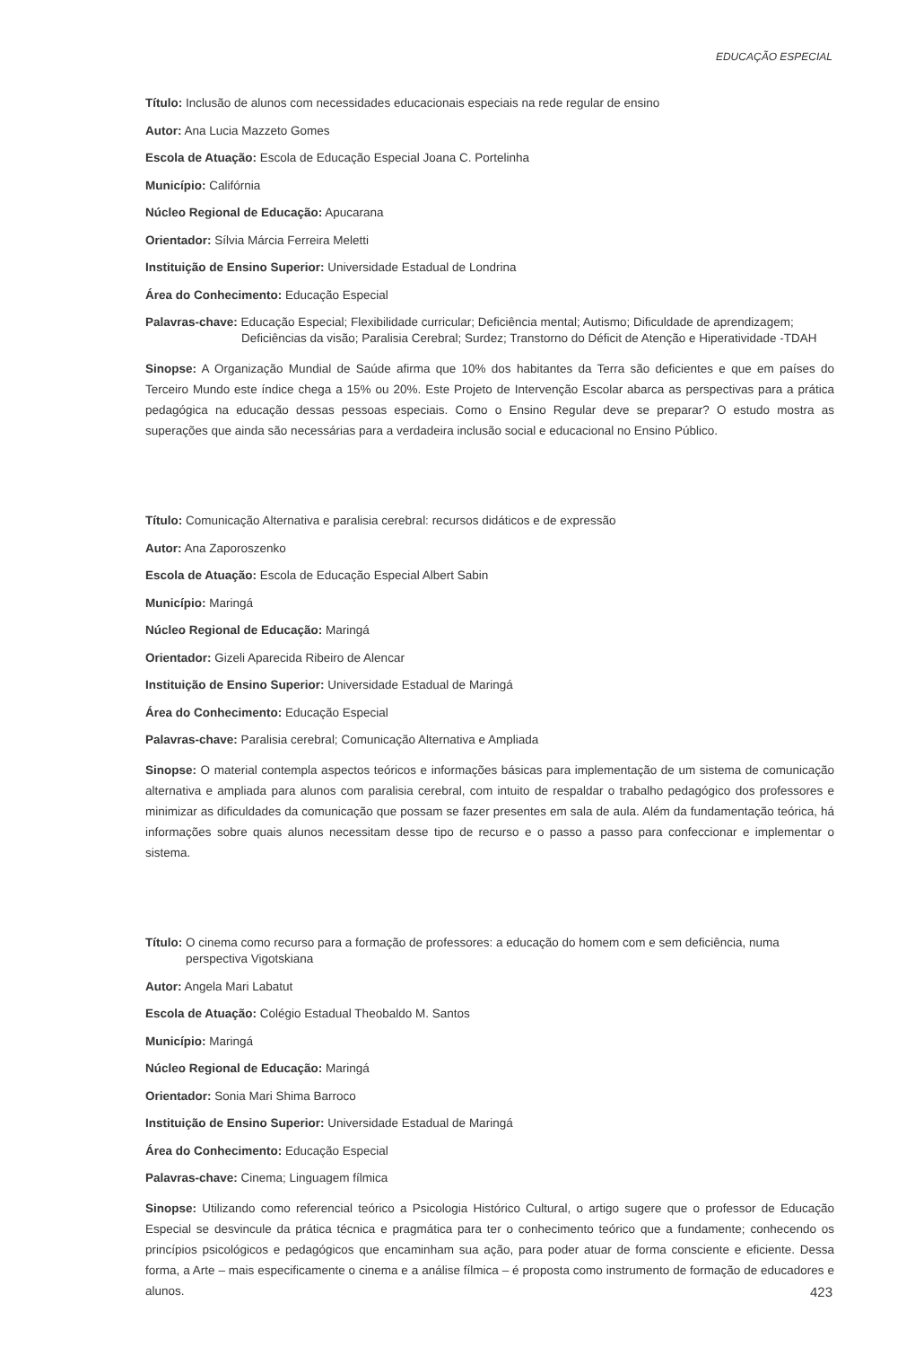EDUCAÇÃO ESPECIAL
Título: Inclusão de alunos com necessidades educacionais especiais na rede regular de ensino
Autor: Ana Lucia Mazzeto Gomes
Escola de Atuação: Escola de Educação Especial Joana C. Portelinha
Município: Califórnia
Núcleo Regional de Educação: Apucarana
Orientador: Sílvia Márcia Ferreira Meletti
Instituição de Ensino Superior: Universidade Estadual de Londrina
Área do Conhecimento: Educação Especial
Palavras-chave: Educação Especial; Flexibilidade curricular; Deficiência mental; Autismo; Dificuldade de aprendizagem; Deficiências da visão; Paralisia Cerebral; Surdez; Transtorno do Déficit de Atenção e Hiperatividade -TDAH
Sinopse: A Organização Mundial de Saúde afirma que 10% dos habitantes da Terra são deficientes e que em países do Terceiro Mundo este índice chega a 15% ou 20%. Este Projeto de Intervenção Escolar abarca as perspectivas para a prática pedagógica na educação dessas pessoas especiais. Como o Ensino Regular deve se preparar? O estudo mostra as superações que ainda são necessárias para a verdadeira inclusão social e educacional no Ensino Público.
Título: Comunicação Alternativa e paralisia cerebral: recursos didáticos e de expressão
Autor: Ana Zaporoszenko
Escola de Atuação: Escola de Educação Especial Albert Sabin
Município: Maringá
Núcleo Regional de Educação: Maringá
Orientador: Gizeli Aparecida Ribeiro de Alencar
Instituição de Ensino Superior: Universidade Estadual de Maringá
Área do Conhecimento: Educação Especial
Palavras-chave: Paralisia cerebral; Comunicação Alternativa e Ampliada
Sinopse: O material contempla aspectos teóricos e informações básicas para implementação de um sistema de comunicação alternativa e ampliada para alunos com paralisia cerebral, com intuito de respaldar o trabalho pedagógico dos professores e minimizar as dificuldades da comunicação que possam se fazer presentes em sala de aula. Além da fundamentação teórica, há informações sobre quais alunos necessitam desse tipo de recurso e o passo a passo para confeccionar e implementar o sistema.
Título: O cinema como recurso para a formação de professores: a educação do homem com e sem deficiência, numa perspectiva Vigotskiana
Autor: Angela Mari Labatut
Escola de Atuação: Colégio Estadual Theobaldo M. Santos
Município: Maringá
Núcleo Regional de Educação: Maringá
Orientador: Sonia Mari Shima Barroco
Instituição de Ensino Superior: Universidade Estadual de Maringá
Área do Conhecimento: Educação Especial
Palavras-chave: Cinema; Linguagem fílmica
Sinopse: Utilizando como referencial teórico a Psicologia Histórico Cultural, o artigo sugere que o professor de Educação Especial se desvincule da prática técnica e pragmática para ter o conhecimento teórico que a fundamente; conhecendo os princípios psicológicos e pedagógicos que encaminham sua ação, para poder atuar de forma consciente e eficiente. Dessa forma, a Arte – mais especificamente o cinema e a análise fílmica – é proposta como instrumento de formação de educadores e alunos.
423